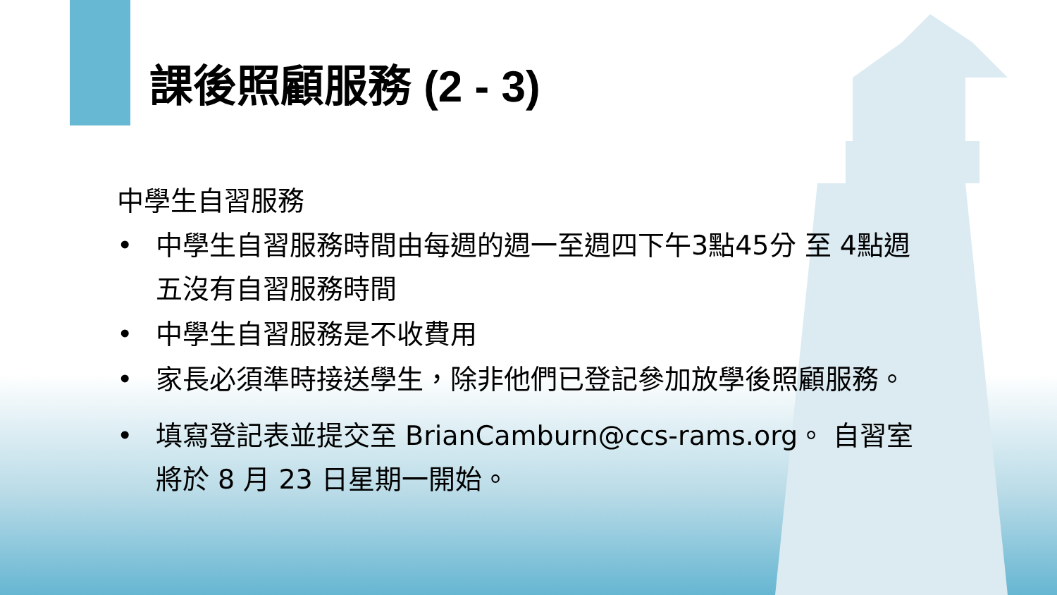課後照顧服務 (2 - 3)
中學生自習服務
• 中學生自習服務時間由每週的週一至週四下午3點45分 至 4點週五沒有自習服務時間
• 中學生自習服務是不收費用
• 家長必須準時接送學生，除非他們已登記參加放學後照顧服務。
• 填寫登記表並提交至 BrianCamburn@ccs-rams.org。 自習室將於 8 月 23 日星期一開始。